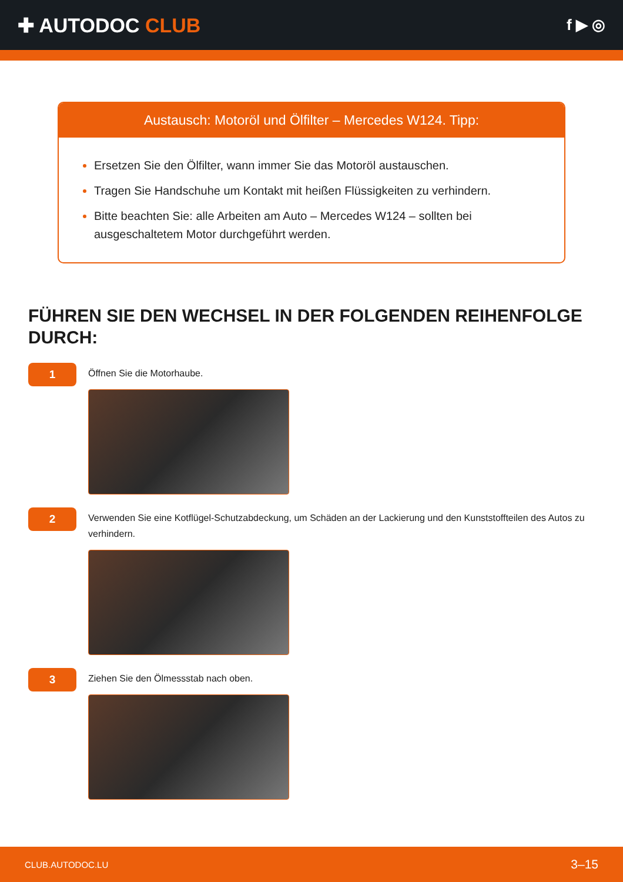✚ AUTODOC CLUB
f ▶ ◎
Austausch: Motoröl und Ölfilter – Mercedes W124. Tipp:
Ersetzen Sie den Ölfilter, wann immer Sie das Motoröl austauschen.
Tragen Sie Handschuhe um Kontakt mit heißen Flüssigkeiten zu verhindern.
Bitte beachten Sie: alle Arbeiten am Auto – Mercedes W124 – sollten bei ausgeschaltetem Motor durchgeführt werden.
FÜHREN SIE DEN WECHSEL IN DER FOLGENDEN REIHENFOLGE DURCH:
1
Öffnen Sie die Motorhaube.
2
Verwenden Sie eine Kotflügel-Schutzabdeckung, um Schäden an der Lackierung und den Kunststoffteilen des Autos zu verhindern.
3
Ziehen Sie den Ölmessstab nach oben.
CLUB.AUTODOC.LU 3–15